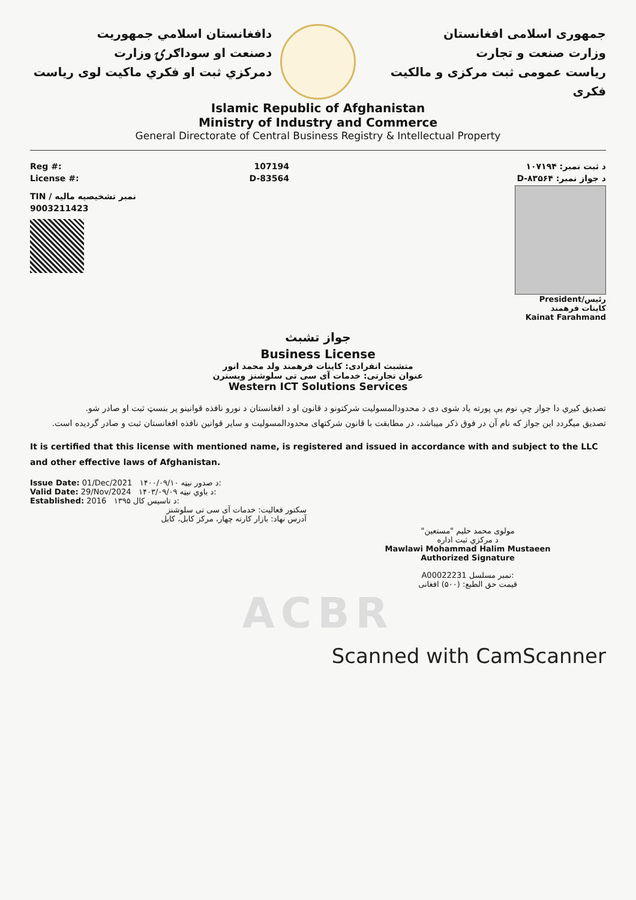دافغانستان اسلامي جمهوريت
دصنعت او سوداګرۍ وزارت
دمرکزي ثبت او فکري ماکيت لوی رياست
جمهوری اسلامی افغانستان
وزارت صنعت و تجارت
رياست عمومی ثبت مرکزی و مالکيت فکری
Islamic Republic of Afghanistan
Ministry of Industry and Commerce
General Directorate of Central Business Registry & Intellectual Property
Reg #: 107194
License #: D-83564
TIN / نمبر تشخیصیه مالیه
9003211423
د ثبت نمبر: ۱۰۷۱۹۴
د جواز نمبر: D-۸۳۵۶۴
رئیس/President
کاينات فرهمند
Kainat Farahmand
جواز تشبث
Business License
متشبث انفرادی: کاينات فرهمند ولد محمد انور
عنوان تجارتی: خدمات آی سی تی سلوشنز ویسترن
Western ICT Solutions Services
تصديق کيږي دا جواز چې نوم يې پورته ياد شوی دی د محدودالمسوليت شرکتونو د قانون او د افغانستان د نورو نافذه قوانينو پر بنسټ ثبت او صادر شو.
تصديق ميگردد اين جواز که نام آن در فوق ذکر ميباشد، در مطابقت با قانون شرکتهای محدودالمسوليت و ساير قوانين نافذه افغانستان ثبت و صادر گرديده است.
It is certified that this license with mentioned name, is registered and issued in accordance with and subject to the LLC and other effective laws of Afghanistan.
Issue Date: 01/Dec/2021 ۱۴۰۰/۰۹/۱۰ د صدور نيټه:
Valid Date: 29/Nov/2024 ۱۴۰۳/۰۹/۰۹ د باوي نيټه:
Established: 2016 ۱۳۹۵ د تاسيس کال:
سکتور فعالیت: خدمات آی سی تی سلوشنز
آدرس نهاد: بازار کارته چهار، مرکز کابل، کابل
مولوی محمد حليم "مستعين"
د مرکزي ثبت اداره
Mawlawi Mohammad Halim Mustaeen
Authorized Signature
A00022231 نمبر مسلسل:
قيمت حق الطبع: (۵۰۰) افغانی
ACBR
Scanned with CamScanner